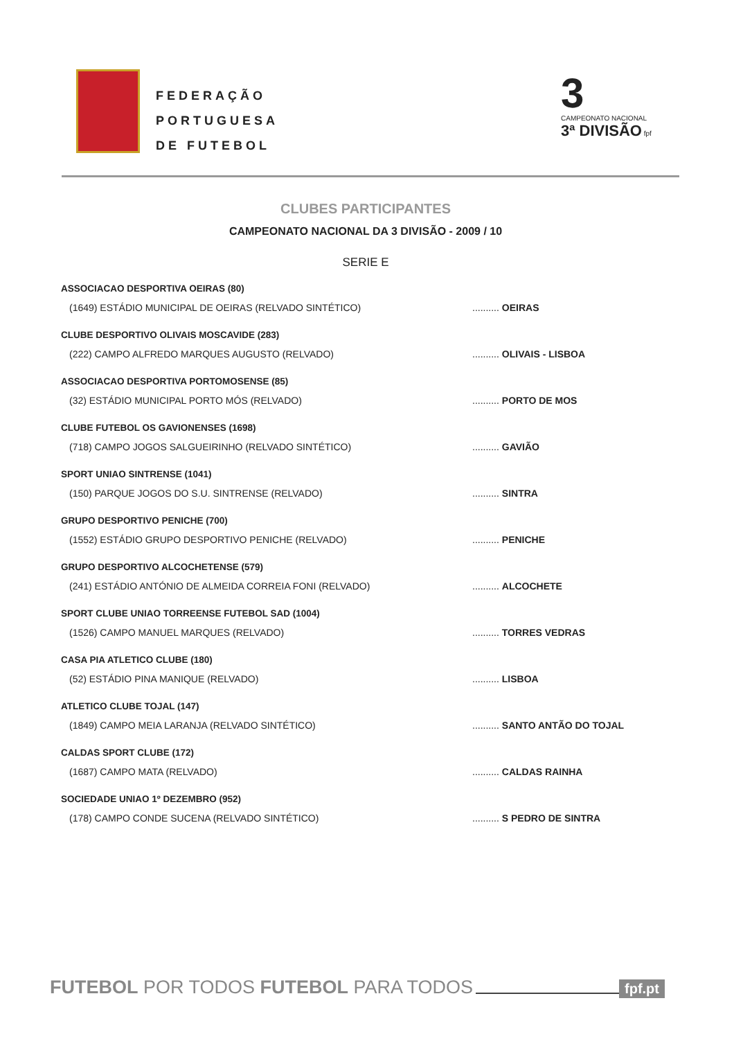FEDERAÇÃO
PORTUGUESA
DE FUTEBOL
3
CAMPEONATO NACIONAL
3ª DIVISÃO fpf
CLUBES PARTICIPANTES
CAMPEONATO NACIONAL DA 3 DIVISÃO - 2009 / 10
SERIE E
ASSOCIACAO DESPORTIVA OEIRAS (80)
(1649) ESTÁDIO MUNICIPAL DE OEIRAS (RELVADO SINTÉTICO) .......... OEIRAS
CLUBE DESPORTIVO OLIVAIS MOSCAVIDE (283)
(222) CAMPO ALFREDO MARQUES AUGUSTO (RELVADO) .......... OLIVAIS - LISBOA
ASSOCIACAO DESPORTIVA PORTOMOSENSE (85)
(32) ESTÁDIO MUNICIPAL PORTO MÓS (RELVADO) .......... PORTO DE MOS
CLUBE FUTEBOL OS GAVIONENSES (1698)
(718) CAMPO JOGOS SALGUEIRINHO (RELVADO SINTÉTICO) .......... GAVIÃO
SPORT UNIAO SINTRENSE (1041)
(150) PARQUE JOGOS DO S.U. SINTRENSE (RELVADO) .......... SINTRA
GRUPO DESPORTIVO PENICHE (700)
(1552) ESTÁDIO GRUPO DESPORTIVO PENICHE (RELVADO) .......... PENICHE
GRUPO DESPORTIVO ALCOCHETENSE (579)
(241) ESTÁDIO ANTÓNIO DE ALMEIDA CORREIA FONI (RELVADO) .......... ALCOCHETE
SPORT CLUBE UNIAO TORREENSE FUTEBOL SAD (1004)
(1526) CAMPO MANUEL MARQUES (RELVADO) .......... TORRES VEDRAS
CASA PIA ATLETICO CLUBE (180)
(52) ESTÁDIO PINA MANIQUE (RELVADO) .......... LISBOA
ATLETICO CLUBE TOJAL (147)
(1849) CAMPO MEIA LARANJA (RELVADO SINTÉTICO) .......... SANTO ANTÃO DO TOJAL
CALDAS SPORT CLUBE (172)
(1687) CAMPO MATA (RELVADO) .......... CALDAS RAINHA
SOCIEDADE UNIAO 1º DEZEMBRO (952)
(178) CAMPO CONDE SUCENA (RELVADO SINTÉTICO) .......... S PEDRO DE SINTRA
FUTEBOL POR TODOS FUTEBOL PARA TODOS fpf.pt